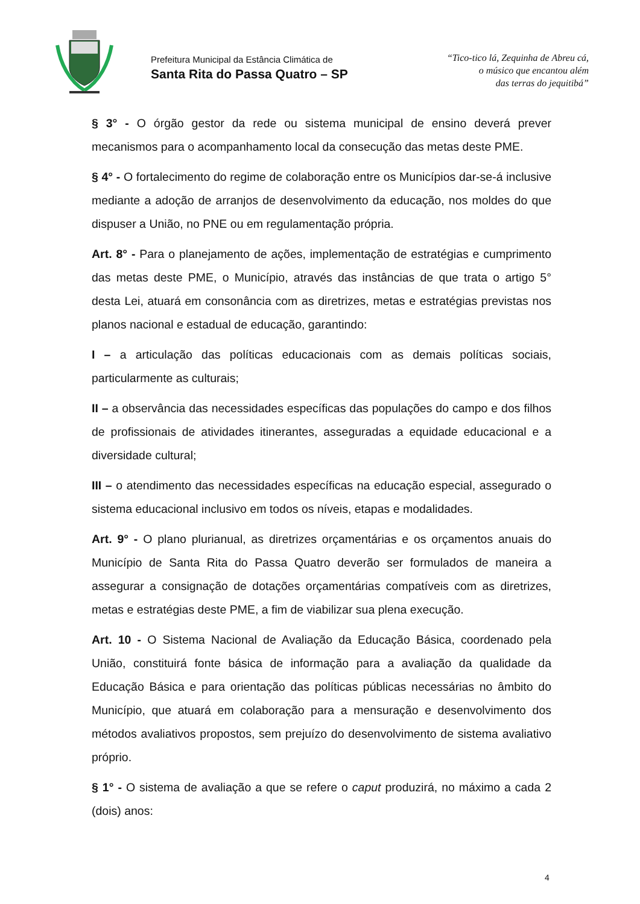Prefeitura Municipal da Estância Climática de
Santa Rita do Passa Quatro – SP
“Tico-tico lá, Zequinha de Abreu cá,
o músico que encantou além
das terras do jequitibá”
§ 3° - O órgão gestor da rede ou sistema municipal de ensino deverá prever mecanismos para o acompanhamento local da consecução das metas deste PME.
§ 4° - O fortalecimento do regime de colaboração entre os Municípios dar-se-á inclusive mediante a adoção de arranjos de desenvolvimento da educação, nos moldes do que dispuser a União, no PNE ou em regulamentação própria.
Art. 8° - Para o planejamento de ações, implementação de estratégias e cumprimento das metas deste PME, o Município, através das instâncias de que trata o artigo 5° desta Lei, atuará em consonância com as diretrizes, metas e estratégias previstas nos planos nacional e estadual de educação, garantindo:
I – a articulação das políticas educacionais com as demais políticas sociais, particularmente as culturais;
II – a observância das necessidades específicas das populações do campo e dos filhos de profissionais de atividades itinerantes, asseguradas a equidade educacional e a diversidade cultural;
III – o atendimento das necessidades específicas na educação especial, assegurado o sistema educacional inclusivo em todos os níveis, etapas e modalidades.
Art. 9° - O plano plurianual, as diretrizes orçamentárias e os orçamentos anuais do Município de Santa Rita do Passa Quatro deverão ser formulados de maneira a assegurar a consignação de dotações orçamentárias compatíveis com as diretrizes, metas e estratégias deste PME, a fim de viabilizar sua plena execução.
Art. 10 - O Sistema Nacional de Avaliação da Educação Básica, coordenado pela União, constituirá fonte básica de informação para a avaliação da qualidade da Educação Básica e para orientação das políticas públicas necessárias no âmbito do Município, que atuará em colaboração para a mensuração e desenvolvimento dos métodos avaliativos propostos, sem prejuízo do desenvolvimento de sistema avaliativo próprio.
§ 1° - O sistema de avaliação a que se refere o caput produzirá, no máximo a cada 2 (dois) anos:
4